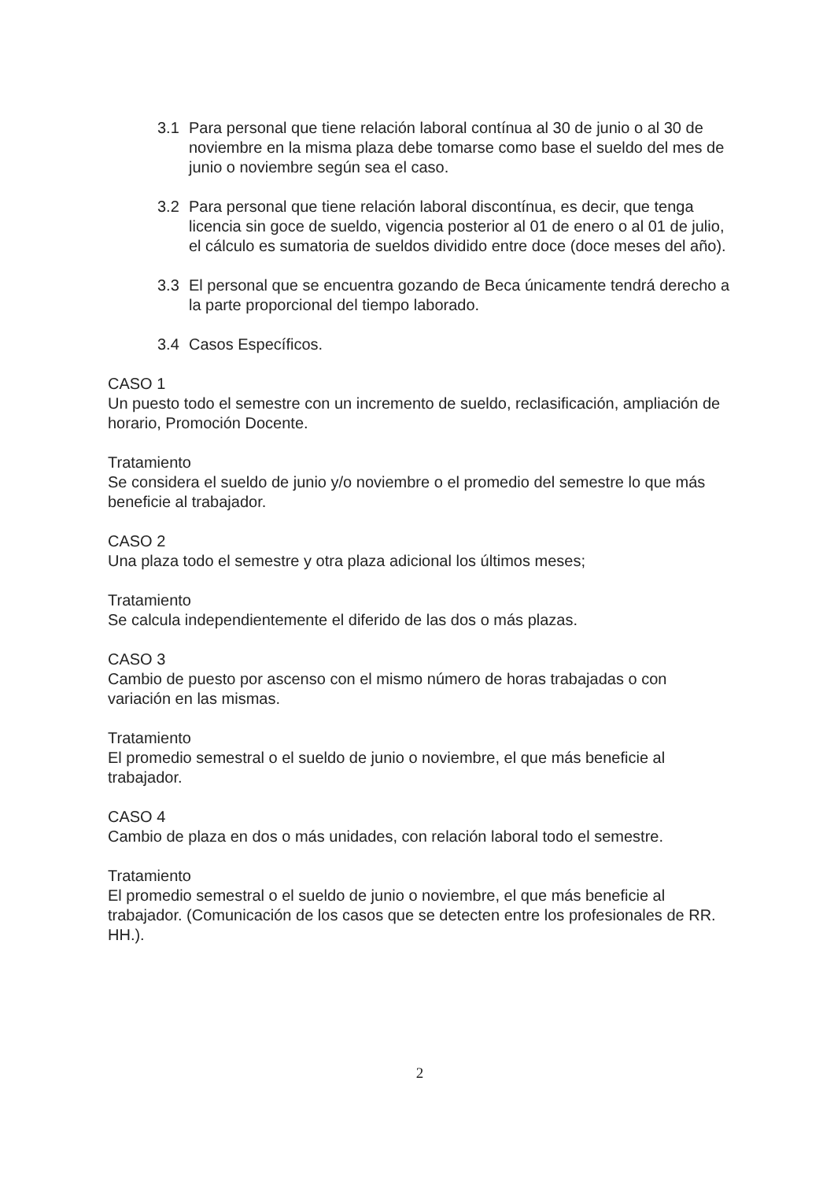3.1 Para personal que tiene relación laboral contínua al 30 de junio o al 30 de noviembre en la misma plaza debe tomarse como base el sueldo del mes de junio o noviembre según sea el caso.
3.2 Para personal que tiene relación laboral discontínua, es decir, que tenga licencia sin goce de sueldo, vigencia posterior al 01 de enero o al 01 de julio, el cálculo es sumatoria de sueldos dividido entre doce (doce meses del año).
3.3 El personal que se encuentra gozando de Beca únicamente tendrá derecho a la parte proporcional del tiempo laborado.
3.4 Casos Específicos.
CASO 1
Un puesto todo el semestre con un incremento de sueldo, reclasificación, ampliación de horario, Promoción Docente.
Tratamiento
Se considera el sueldo de junio y/o noviembre o el promedio del semestre lo que más beneficie al trabajador.
CASO 2
Una plaza todo el semestre y otra plaza adicional los últimos meses;
Tratamiento
Se calcula independientemente el diferido de las dos o más plazas.
CASO 3
Cambio de puesto por ascenso con el mismo número de horas trabajadas o con variación en las mismas.
Tratamiento
El promedio semestral o el sueldo de junio o noviembre, el que más beneficie al trabajador.
CASO 4
Cambio de plaza en dos o más unidades, con relación laboral todo el semestre.
Tratamiento
El promedio semestral o el sueldo de junio o noviembre, el que más beneficie al trabajador. (Comunicación de los casos que se detecten entre los profesionales de RR. HH.).
2